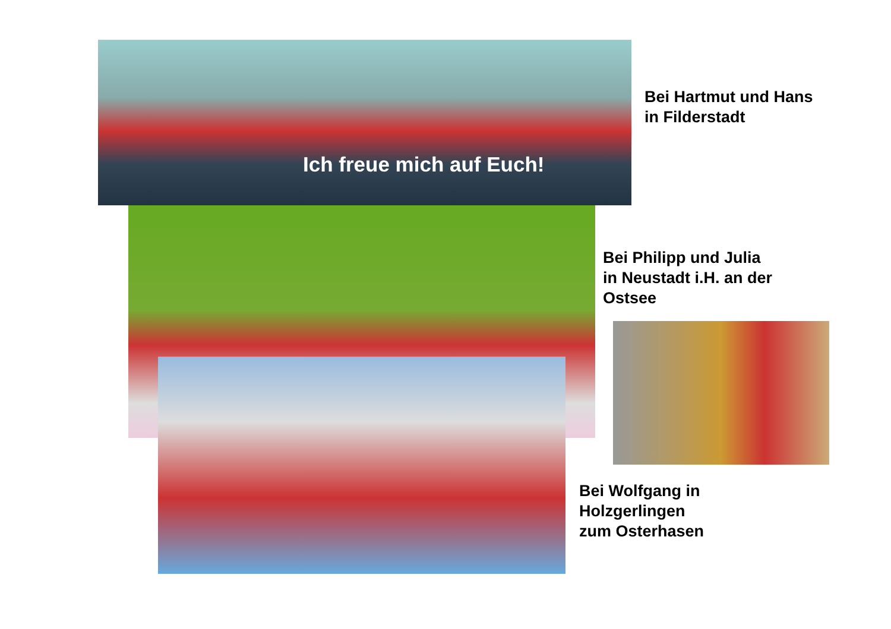Ich freue mich auf Euch!
Bei Hartmut und Hans
in Filderstadt
Bei Philipp und Julia
in Neustadt i.H. an der
Ostsee
Bei Wolfgang in
Holzgerlingen
zum Osterhasen